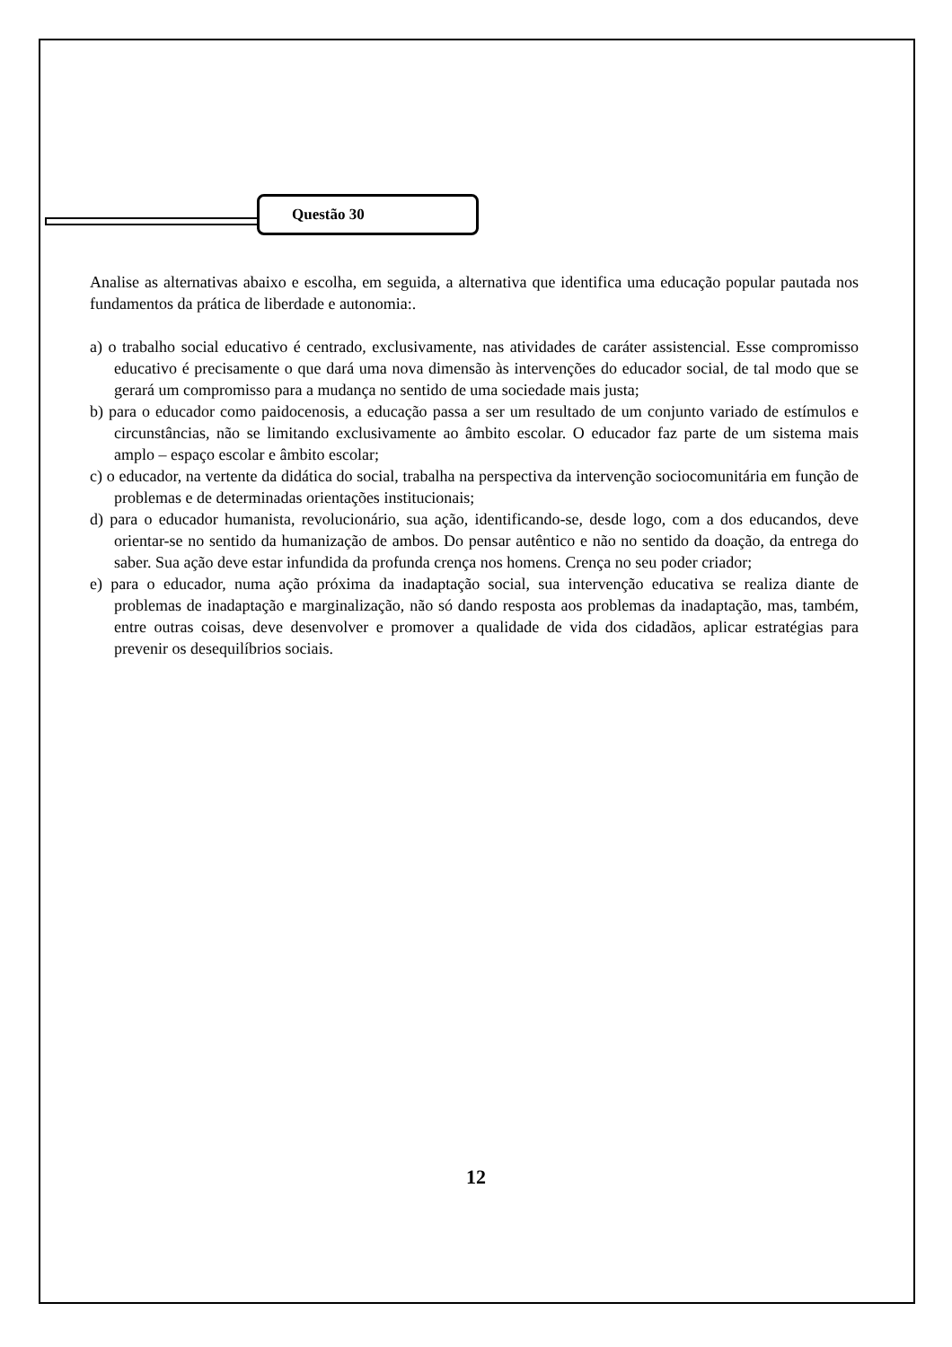Questão 30
Analise as alternativas abaixo e escolha, em seguida, a alternativa que identifica uma educação popular pautada nos fundamentos da prática de liberdade e autonomia:.
a) o trabalho social educativo é centrado, exclusivamente, nas atividades de caráter assistencial. Esse compromisso educativo é precisamente o que dará uma nova dimensão às intervenções do educador social, de tal modo que se gerará um compromisso para a mudança no sentido de uma sociedade mais justa;
b) para o educador como paidocenosis, a educação passa a ser um resultado de um conjunto variado de estímulos e circunstâncias, não se limitando exclusivamente ao âmbito escolar. O educador faz parte de um sistema mais amplo – espaço escolar e âmbito escolar;
c) o educador, na vertente da didática do social, trabalha na perspectiva da intervenção sociocomunitária em função de problemas e de determinadas orientações institucionais;
d) para o educador humanista, revolucionário, sua ação, identificando-se, desde logo, com a dos educandos, deve orientar-se no sentido da humanização de ambos. Do pensar autêntico e não no sentido da doação, da entrega do saber. Sua ação deve estar infundida da profunda crença nos homens. Crença no seu poder criador;
e) para o educador, numa ação próxima da inadaptação social, sua intervenção educativa se realiza diante de problemas de inadaptação e marginalização, não só dando resposta aos problemas da inadaptação, mas, também, entre outras coisas, deve desenvolver e promover a qualidade de vida dos cidadãos, aplicar estratégias para prevenir os desequilíbrios sociais.
12